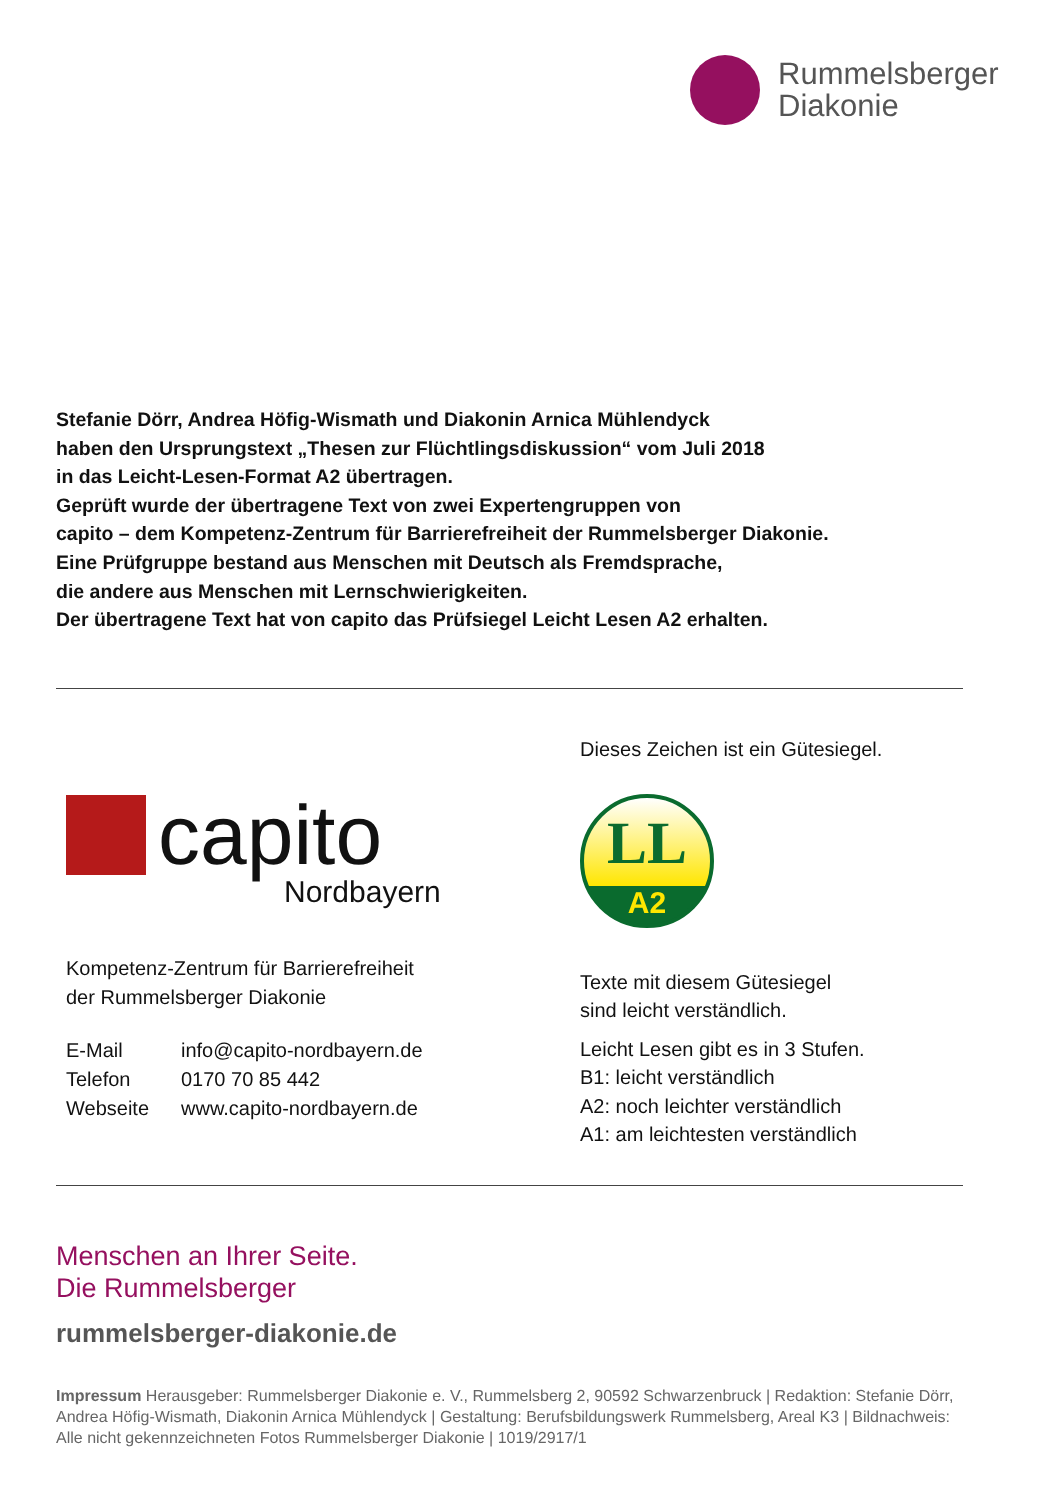Rummelsberger
Diakonie
Stefanie Dörr, Andrea Höfig-Wismath und Diakonin Arnica Mühlendyck
haben den Ursprungstext „Thesen zur Flüchtlingsdiskussion“ vom Juli 2018
in das Leicht-Lesen-Format A2 übertragen.
Geprüft wurde der übertragene Text von zwei Expertengruppen von
capito – dem Kompetenz-Zentrum für Barrierefreiheit der Rummelsberger Diakonie.
Eine Prüfgruppe bestand aus Menschen mit Deutsch als Fremdsprache,
die andere aus Menschen mit Lernschwierigkeiten.
Der übertragene Text hat von capito das Prüfsiegel Leicht Lesen A2 erhalten.
capito
Nordbayern
Kompetenz-Zentrum für Barrierefreiheit
der Rummelsberger Diakonie
| E-Mail | info@capito-nordbayern.de |
| Telefon | 0170 70 85 442 |
| Webseite | www.capito-nordbayern.de |
Dieses Zeichen ist ein Gütesiegel.
LL
A2
Texte mit diesem Gütesiegel
sind leicht verständlich.
Leicht Lesen gibt es in 3 Stufen.
B1: leicht verständlich
A2: noch leichter verständlich
A1: am leichtesten verständlich
Menschen an Ihrer Seite.
Die Rummelsberger
rummelsberger-diakonie.de
Impressum Herausgeber: Rummelsberger Diakonie e. V., Rummelsberg 2, 90592 Schwarzenbruck | Redaktion: Stefanie Dörr, Andrea Höfig-Wismath, Diakonin Arnica Mühlendyck | Gestaltung: Berufsbildungswerk Rummelsberg, Areal K3 | Bildnachweis: Alle nicht gekennzeichneten Fotos Rummelsberger Diakonie | 1019/2917/1